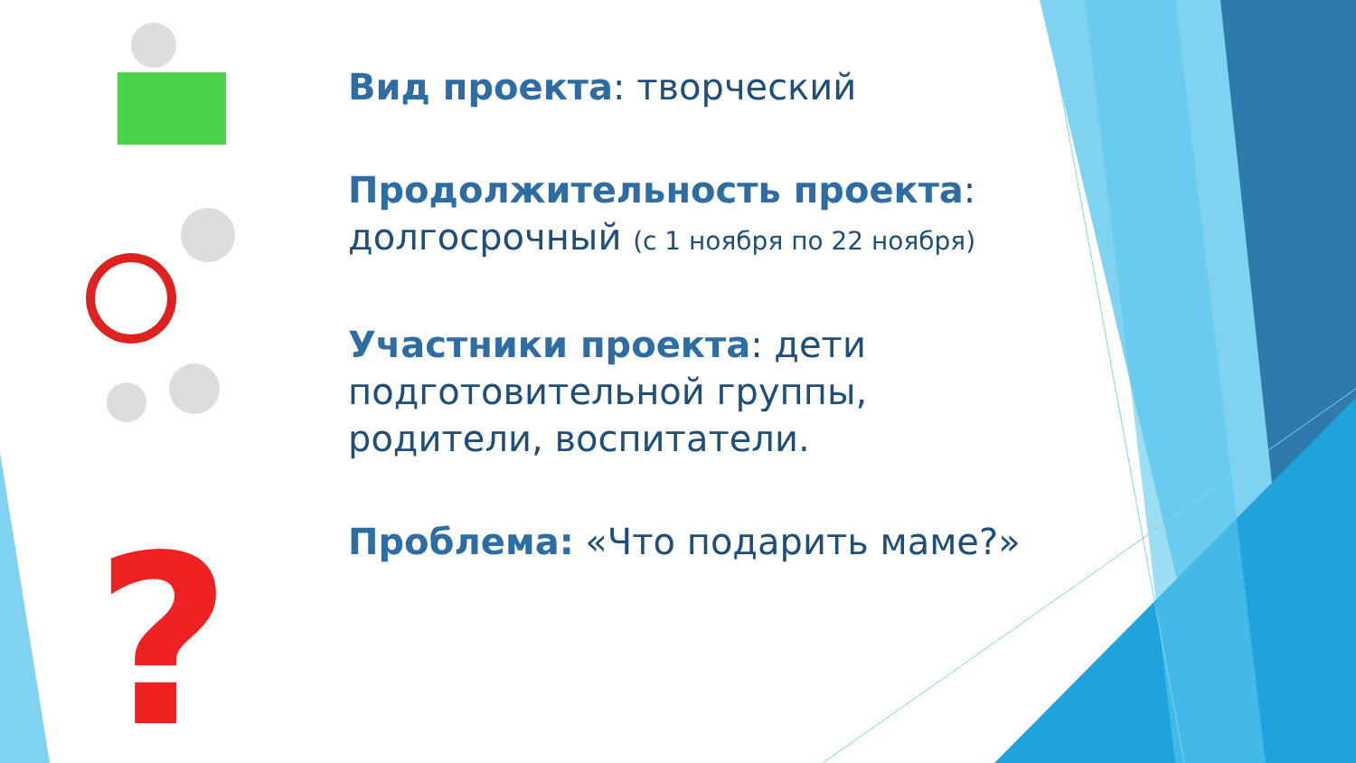?
Вид проекта: творческий
Продолжительность проекта: долгосрочный (с 1 ноября по 22 ноября)
Участники проекта: дети подготовительной группы, родители, воспитатели.
Проблема: «Что подарить маме?»